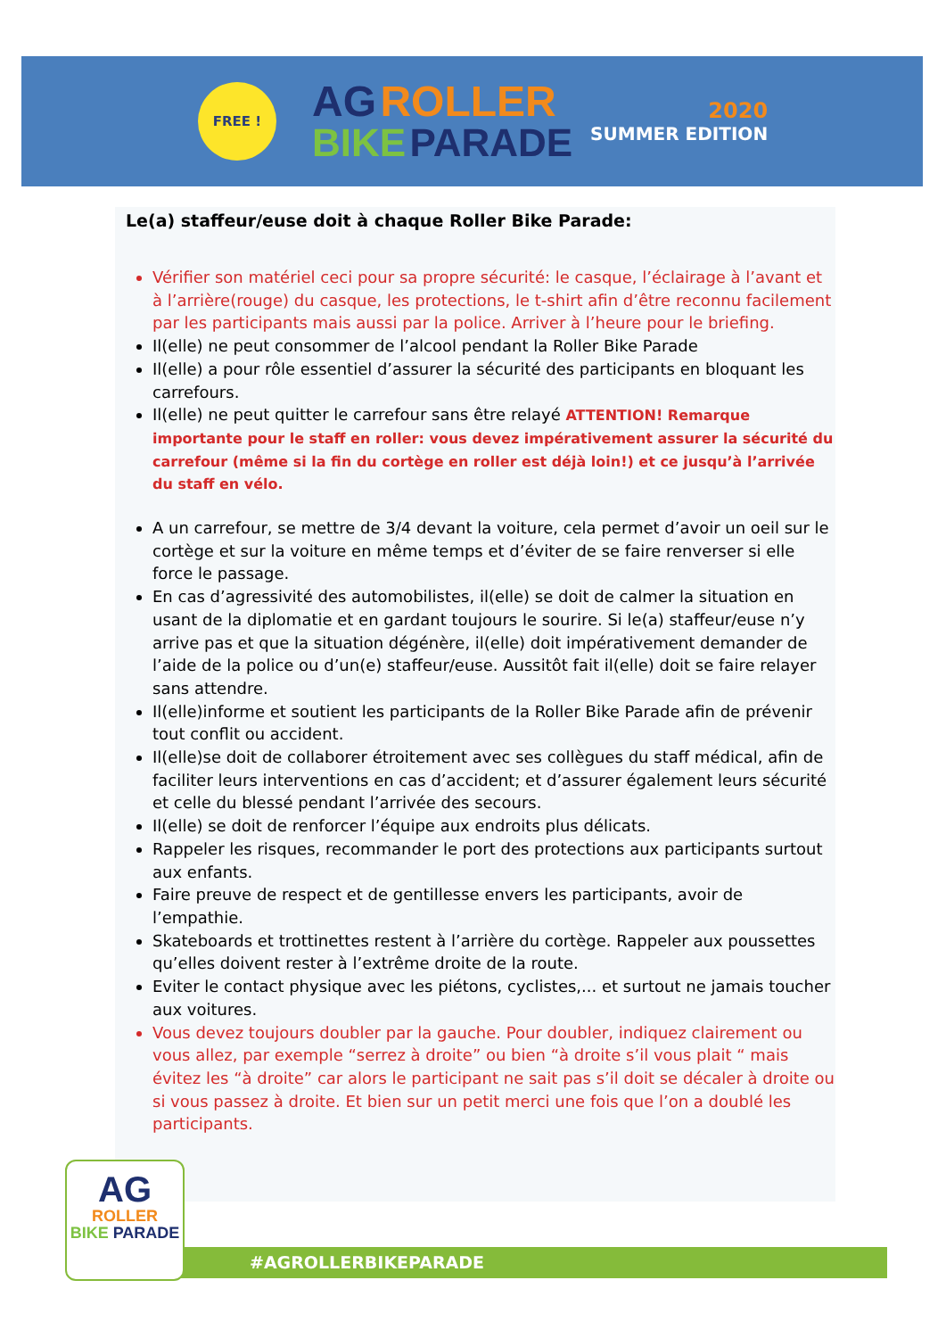FREE !
AG ROLLER
BIKE PARADE
2020
SUMMER EDITION
Le(a) staffeur/euse doit à chaque Roller Bike Parade:
Vérifier son matériel ceci pour sa propre sécurité: le casque, l’éclairage à l’avant et à l’arrière(rouge) du casque, les protections, le t-shirt afin d’être reconnu facilement par les participants mais aussi par la police. Arriver à l’heure pour le briefing.
Il(elle) ne peut consommer de l’alcool pendant la Roller Bike Parade
Il(elle) a pour rôle essentiel d’assurer la sécurité des participants en bloquant les carrefours.
Il(elle) ne peut quitter le carrefour sans être relayé ATTENTION! Remarque importante pour le staff en roller: vous devez impérativement assurer la sécurité du carrefour (même si la fin du cortège en roller est déjà loin!) et ce jusqu’à l’arrivée du staff en vélo.
A un carrefour, se mettre de 3/4 devant la voiture, cela permet d’avoir un oeil sur le cortège et sur la voiture en même temps et d’éviter de se faire renverser si elle force le passage.
En cas d’agressivité des automobilistes, il(elle) se doit de calmer la situation en usant de la diplomatie et en gardant toujours le sourire. Si le(a) staffeur/euse n’y arrive pas et que la situation dégénère, il(elle) doit impérativement demander de l’aide de la police ou d’un(e) staffeur/euse. Aussitôt fait il(elle) doit se faire relayer sans attendre.
Il(elle)informe et soutient les participants de la Roller Bike Parade afin de prévenir tout conflit ou accident.
Il(elle)se doit de collaborer étroitement avec ses collègues du staff médical, afin de faciliter leurs interventions en cas d’accident; et d’assurer également leurs sécurité et celle du blessé pendant l’arrivée des secours.
Il(elle) se doit de renforcer l’équipe aux endroits plus délicats.
Rappeler les risques, recommander le port des protections aux participants surtout aux enfants.
Faire preuve de respect et de gentillesse envers les participants, avoir de l’empathie.
Skateboards et trottinettes restent à l’arrière du cortège. Rappeler aux poussettes qu’elles doivent rester à l’extrême droite de la route.
Eviter le contact physique avec les piétons, cyclistes,... et surtout ne jamais toucher aux voitures.
Vous devez toujours doubler par la gauche. Pour doubler, indiquez clairement ou vous allez, par exemple “serrez à droite” ou bien “à droite s’il vous plait “ mais évitez les “à droite” car alors le participant ne sait pas s’il doit se décaler à droite ou si vous passez à droite. Et bien sur un petit merci une fois que l’on a doublé les participants.
#AGROLLERBIKEPARADE
AG
ROLLER
BIKE PARADE